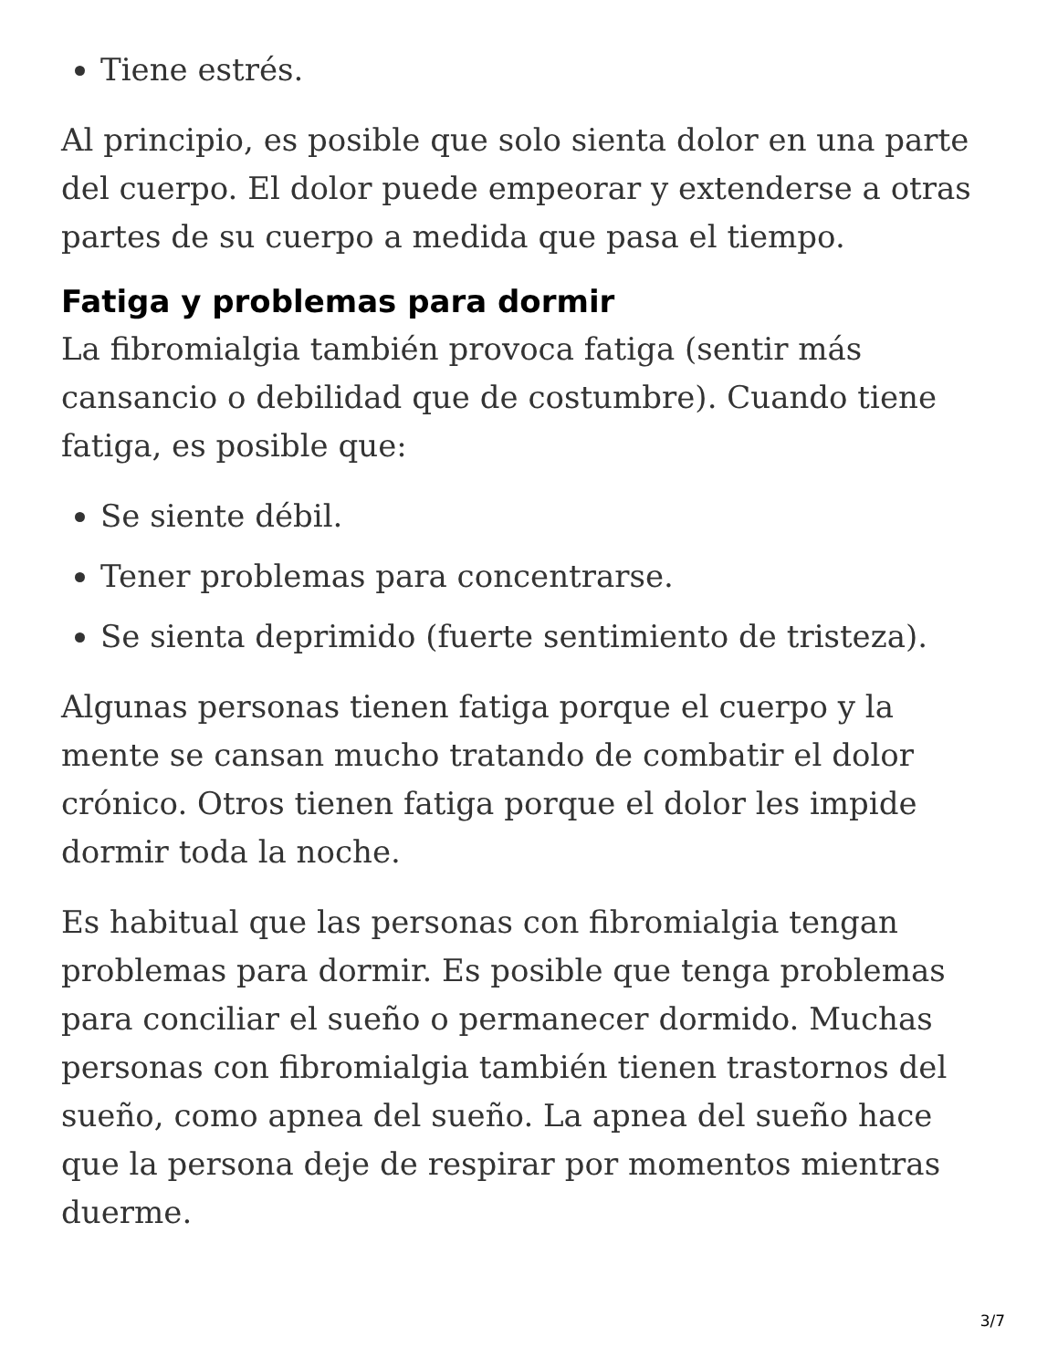Tiene estrés.
Al principio, es posible que solo sienta dolor en una parte del cuerpo. El dolor puede empeorar y extenderse a otras partes de su cuerpo a medida que pasa el tiempo.
Fatiga y problemas para dormir
La fibromialgia también provoca fatiga (sentir más cansancio o debilidad que de costumbre). Cuando tiene fatiga, es posible que:
Se siente débil.
Tener problemas para concentrarse.
Se sienta deprimido (fuerte sentimiento de tristeza).
Algunas personas tienen fatiga porque el cuerpo y la mente se cansan mucho tratando de combatir el dolor crónico. Otros tienen fatiga porque el dolor les impide dormir toda la noche.
Es habitual que las personas con fibromialgia tengan problemas para dormir. Es posible que tenga problemas para conciliar el sueño o permanecer dormido. Muchas personas con fibromialgia también tienen trastornos del sueño, como apnea del sueño. La apnea del sueño hace que la persona deje de respirar por momentos mientras duerme.
3/7